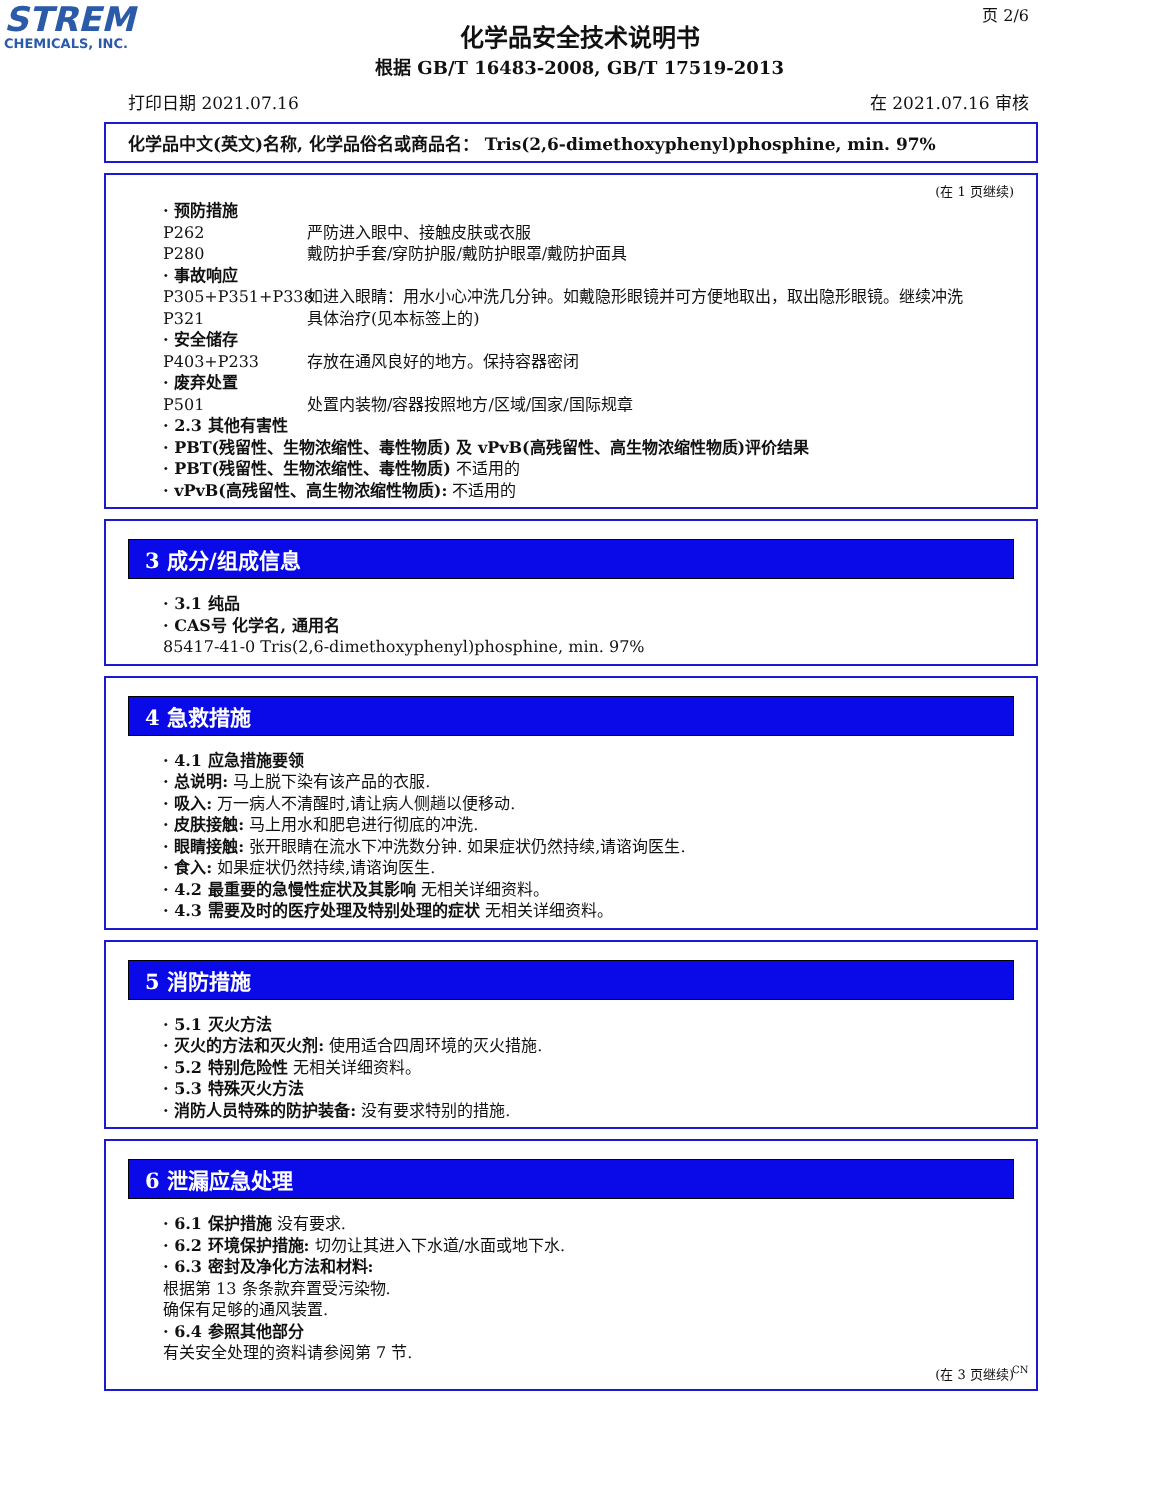STREM
CHEMICALS, INC.
页 2/6
化学品安全技术说明书
根据 GB/T 16483-2008, GB/T 17519-2013
打印日期 2021.07.16 在 2021.07.16 审核
化学品中文(英文)名称, 化学品俗名或商品名： Tris(2,6-dimethoxyphenyl)phosphine, min. 97%
(在 1 页继续)
· 预防措施
P262 严防进入眼中、接触皮肤或衣服
P280 戴防护手套/穿防护服/戴防护眼罩/戴防护面具
· 事故响应
P305+P351+P338 如进入眼睛：用水小心冲洗几分钟。如戴隐形眼镜并可方便地取出，取出隐形眼镜。继续冲洗
P321 具体治疗(见本标签上的)
· 安全储存
P403+P233 存放在通风良好的地方。保持容器密闭
· 废弃处置
P501 处置内装物/容器按照地方/区域/国家/国际规章
· 2.3 其他有害性
· PBT(残留性、生物浓缩性、毒性物质) 及 vPvB(高残留性、高生物浓缩性物质)评价结果
· PBT(残留性、生物浓缩性、毒性物质) 不适用的
· vPvB(高残留性、高生物浓缩性物质): 不适用的
3 成分/组成信息
· 3.1 纯品
· CAS号 化学名, 通用名
85417-41-0 Tris(2,6-dimethoxyphenyl)phosphine, min. 97%
4 急救措施
· 4.1 应急措施要领
· 总说明: 马上脱下染有该产品的衣服.
· 吸入: 万一病人不清醒时,请让病人侧趟以便移动.
· 皮肤接触: 马上用水和肥皂进行彻底的冲洗.
· 眼睛接触: 张开眼睛在流水下冲洗数分钟. 如果症状仍然持续,请谘询医生.
· 食入: 如果症状仍然持续,请谘询医生.
· 4.2 最重要的急慢性症状及其影响 无相关详细资料。
· 4.3 需要及时的医疗处理及特别处理的症状 无相关详细资料。
5 消防措施
· 5.1 灭火方法
· 灭火的方法和灭火剂: 使用适合四周环境的灭火措施.
· 5.2 特别危险性 无相关详细资料。
· 5.3 特殊灭火方法
· 消防人员特殊的防护装备: 没有要求特别的措施.
6 泄漏应急处理
· 6.1 保护措施 没有要求.
· 6.2 环境保护措施: 切勿让其进入下水道/水面或地下水.
· 6.3 密封及净化方法和材料:
根据第 13 条条款弃置受污染物.
确保有足够的通风装置.
· 6.4 参照其他部分
有关安全处理的资料请参阅第 7 节.
(在 3 页继续)
CN